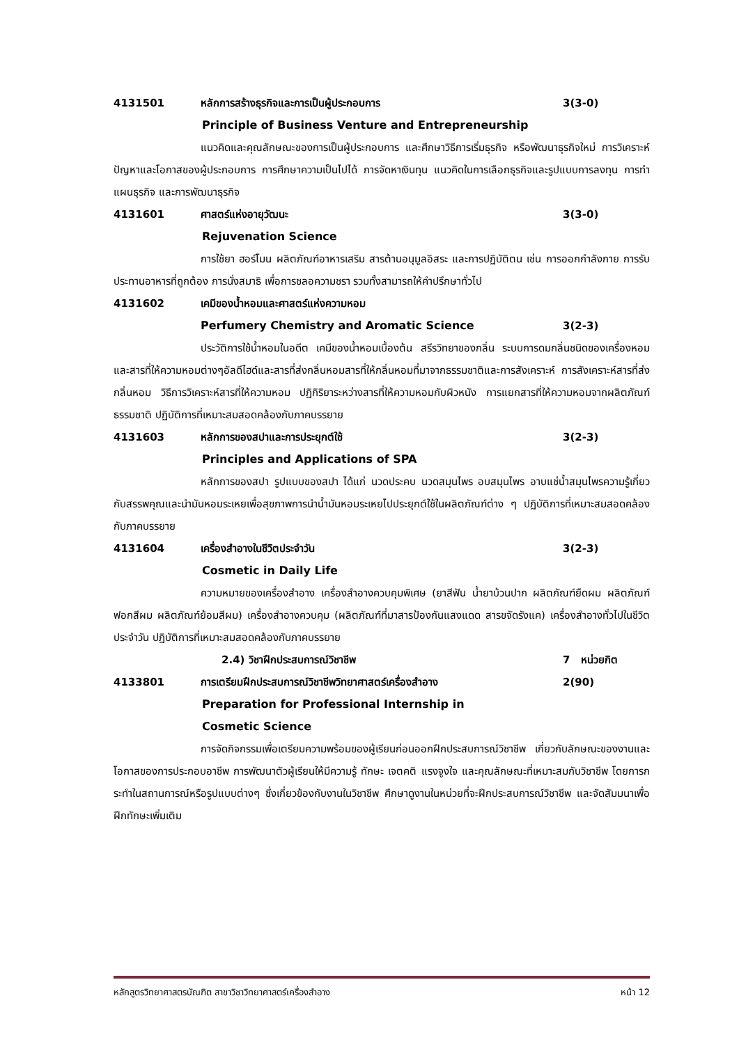4131501 หลักการสร้างธุรกิจและการเป็นผู้ประกอบการ 3(3-0)
Principle of Business Venture and Entrepreneurship
แนวคิดและคุณลักษณะของการเป็นผู้ประกอบการ และศึกษาวิธีการเริ่มธุรกิจ หรือพัฒนาธุรกิจใหม่ การวิเคราะห์ปัญหาและโอกาสของผู้ประกอบการ การศึกษาความเป็นไปได้ การจัดหาเงินทุน แนวคิดในการเลือกธุรกิจและรูปแบบการลงทุน การทำแผนธุรกิจ และการพัฒนาธุรกิจ
4131601 ศาสตร์แห่งอายุวัฒนะ 3(3-0)
Rejuvenation Science
การใช้ยา ฮอร์โมน ผลิตภัณฑ์อาหารเสริม สารต้านอนุมูลอิสระ และการปฏิบัติตน เช่น การออกกำลังกาย การรับประทานอาหารที่ถูกต้อง การนั่งสมาธิ เพื่อการชลอความชรา รวมทั้งสามารถให้คำปรึกษาทั่วไป
4131602 เคมีของน้ำหอมและศาสตร์แห่งความหอม
Perfumery Chemistry and Aromatic Science 3(2-3)
ประวัติการใช้น้ำหอมในอดีต เคมีของน้ำหอมเบื้องต้น สรีรวิทยาของกลิ่น ระบบการดมกลิ่นชนิดของเครื่องหอมและสารที่ให้ความหอมต่างๆอัลดีไฮด์และสารที่ส่งกลิ่นหอมสารที่ให้กลิ่นหอมที่มาจากธรรมชาติและการสังเคราะห์ การสังเคราะห์สารที่ส่งกลิ่นหอม วิธีการวิเคราะห์สารที่ให้ความหอม ปฏิกิริยาระหว่างสารที่ให้ความหอมกับผิวหนัง การแยกสารที่ให้ความหอมจากผลิตภัณฑ์ธรรมชาติ ปฏิบัติการที่เหมาะสมสอดคล้องกับภาคบรรยาย
4131603 หลักการของสปาและการประยุกต์ใช้ 3(2-3)
Principles and Applications of SPA
หลักการของสปา รูปแบบของสปา ได้แก่ นวดประคบ นวดสมุนไพร อบสมุนไพร อาบแช่น้ำสมุนไพรความรู้เกี่ยวกับสรรพคุณและนำมันหอมระเหยเพื่อสุขภาพการนำน้ำมันหอมระเหยไปประยุกต์ใช้ในผลิตภัณฑ์ต่าง ๆ ปฏิบัติการที่เหมาะสมสอดคล้องกับภาคบรรยาย
4131604 เครื่องสำอางในชีวิตประจำวัน 3(2-3)
Cosmetic in Daily Life
ความหมายของเครื่องสำอาง เครื่องสำอางควบคุมพิเศษ (ยาสีฟัน น้ำยาบ้วนปาก ผลิตภัณฑ์ยืดผม ผลิตภัณฑ์ฟอกสีผม ผลิตภัณฑ์ย้อมสีผม) เครื่องสำอางควบคุม (ผลิตภัณฑ์ที่มาสารป้องกันแสงแดด สารขจัดรังแค) เครื่องสำอางทั่วไปในชีวิตประจำวัน ปฏิบัติการที่เหมาะสมสอดคล้องกับภาคบรรยาย
2.4) วิชาฝึกประสบการณ์วิชาชีพ 7 หน่วยกิต
4133801 การเตรียมฝึกประสบการณ์วิชาชีพวิทยาศาสตร์เครื่องสำอาง 2(90)
Preparation for Professional Internship in
Cosmetic Science
การจัดกิจกรรมเพื่อเตรียมความพร้อมของผู้เรียนก่อนออกฝึกประสบการณ์วิชาชีพ เกี่ยวกับลักษณะของงานและโอกาสของการประกอบอาชีพ การพัฒนาตัวผู้เรียนให้มีความรู้ ทักษะ เจตคติ แรงจูงใจ และคุณลักษณะที่เหมาะสมกับวิชาชีพ โดยการกระทำในสถานการณ์หรือรูปแบบต่างๆ ซึ่งเกี่ยวข้องกับงานในวิชาชีพ ศึกษาดูงานในหน่วยที่จะฝึกประสบการณ์วิชาชีพ และจัดสัมมนาเพื่อฝึกทักษะเพิ่มเติม
หลักสูตรวิทยาศาสตรบัณฑิต สาขาวิชาวิทยาศาสตร์เครื่องสำอาง หน้า 12